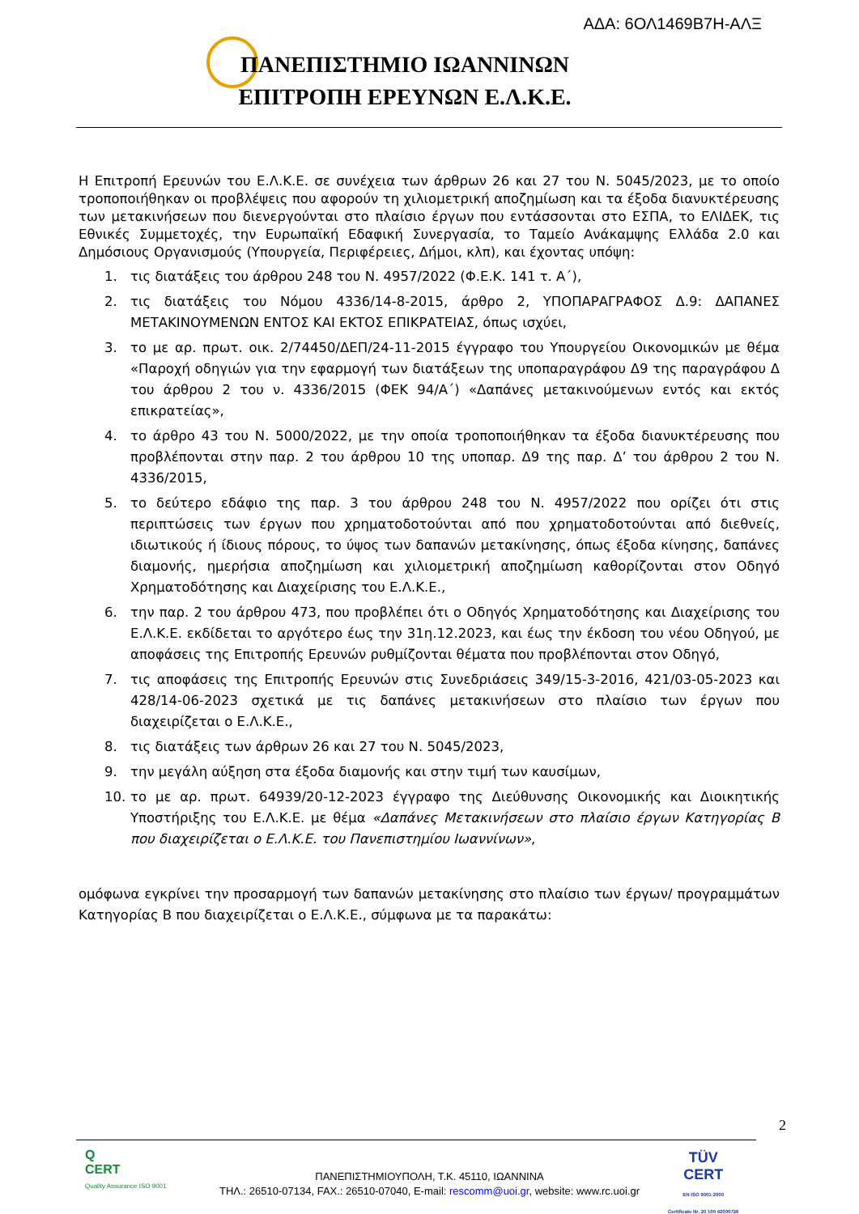ΑΔΑ: 6ΟΛ1469Β7Η-ΑΛΞ
ΠΑΝΕΠΙΣΤΗΜΙΟ ΙΩΑΝΝΙΝΩΝ
ΕΠΙΤΡΟΠΗ ΕΡΕΥΝΩΝ Ε.Λ.Κ.Ε.
Η Επιτροπή Ερευνών του Ε.Λ.Κ.Ε. σε συνέχεια των άρθρων 26 και 27 του Ν. 5045/2023, με το οποίο τροποποιήθηκαν οι προβλέψεις που αφορούν τη χιλιομετρική αποζημίωση και τα έξοδα διανυκτέρευσης των μετακινήσεων που διενεργούνται στο πλαίσιο έργων που εντάσσονται στο ΕΣΠΑ, το ΕΛΙΔΕΚ, τις Εθνικές Συμμετοχές, την Ευρωπαϊκή Εδαφική Συνεργασία, το Ταμείο Ανάκαμψης Ελλάδα 2.0 και Δημόσιους Οργανισμούς (Υπουργεία, Περιφέρειες, Δήμοι, κλπ), και έχοντας υπόψη:
1. τις διατάξεις του άρθρου 248 του Ν. 4957/2022 (Φ.Ε.Κ. 141 τ. Α΄),
2. τις διατάξεις του Νόμου 4336/14-8-2015, άρθρο 2, ΥΠΟΠΑΡΑΓΡΑΦΟΣ Δ.9: ΔΑΠΑΝΕΣ ΜΕΤΑΚΙΝΟΥΜΕΝΩΝ ΕΝΤΟΣ ΚΑΙ ΕΚΤΟΣ ΕΠΙΚΡΑΤΕΙΑΣ, όπως ισχύει,
3. το με αρ. πρωτ. οικ. 2/74450/ΔΕΠ/24-11-2015 έγγραφο του Υπουργείου Οικονομικών με θέμα «Παροχή οδηγιών για την εφαρμογή των διατάξεων της υποπαραγράφου Δ9 της παραγράφου Δ του άρθρου 2 του ν. 4336/2015 (ΦΕΚ 94/Α΄) «Δαπάνες μετακινούμενων εντός και εκτός επικρατείας»,
4. το άρθρο 43 του Ν. 5000/2022, με την οποία τροποποιήθηκαν τα έξοδα διανυκτέρευσης που προβλέπονται στην παρ. 2 του άρθρου 10 της υποπαρ. Δ9 της παρ. Δ’ του άρθρου 2 του Ν. 4336/2015,
5. το δεύτερο εδάφιο της παρ. 3 του άρθρου 248 του Ν. 4957/2022 που ορίζει ότι στις περιπτώσεις των έργων που χρηματοδοτούνται από που χρηματοδοτούνται από διεθνείς, ιδιωτικούς ή ίδιους πόρους, το ύψος των δαπανών μετακίνησης, όπως έξοδα κίνησης, δαπάνες διαμονής, ημερήσια αποζημίωση και χιλιομετρική αποζημίωση καθορίζονται στον Οδηγό Χρηματοδότησης και Διαχείρισης του Ε.Λ.Κ.Ε.,
6. την παρ. 2 του άρθρου 473, που προβλέπει ότι ο Οδηγός Χρηματοδότησης και Διαχείρισης του Ε.Λ.Κ.Ε. εκδίδεται το αργότερο έως την 31η.12.2023, και έως την έκδοση του νέου Οδηγού, με αποφάσεις της Επιτροπής Ερευνών ρυθμίζονται θέματα που προβλέπονται στον Οδηγό,
7. τις αποφάσεις της Επιτροπής Ερευνών στις Συνεδριάσεις 349/15-3-2016, 421/03-05-2023 και 428/14-06-2023 σχετικά με τις δαπάνες μετακινήσεων στο πλαίσιο των έργων που διαχειρίζεται ο Ε.Λ.Κ.Ε.,
8. τις διατάξεις των άρθρων 26 και 27 του Ν. 5045/2023,
9. την μεγάλη αύξηση στα έξοδα διαμονής και στην τιμή των καυσίμων,
10. το με αρ. πρωτ. 64939/20-12-2023 έγγραφο της Διεύθυνσης Οικονομικής και Διοικητικής Υποστήριξης του Ε.Λ.Κ.Ε. με θέμα «Δαπάνες Μετακινήσεων στο πλαίσιο έργων Κατηγορίας Β που διαχειρίζεται ο Ε.Λ.Κ.Ε. του Πανεπιστημίου Ιωαννίνων»,
ομόφωνα εγκρίνει την προσαρμογή των δαπανών μετακίνησης στο πλαίσιο των έργων/ προγραμμάτων Κατηγορίας Β που διαχειρίζεται ο Ε.Λ.Κ.Ε., σύμφωνα με τα παρακάτω:
2
Q
CERT
Quality Assurance ISO 9001
ΠΑΝΕΠΙΣΤΗΜΙΟΥΠΟΛΗ, Τ.Κ. 45110, ΙΩΑΝΝΙΝΑ
ΤΗΛ.: 26510-07134, FAX.: 26510-07040, E-mail: rescomm@uoi.gr, website: www.rc.uoi.gr
TÜV
CERT
EN ISO 9001:2000
Certificate Nr. 20 100 42000726